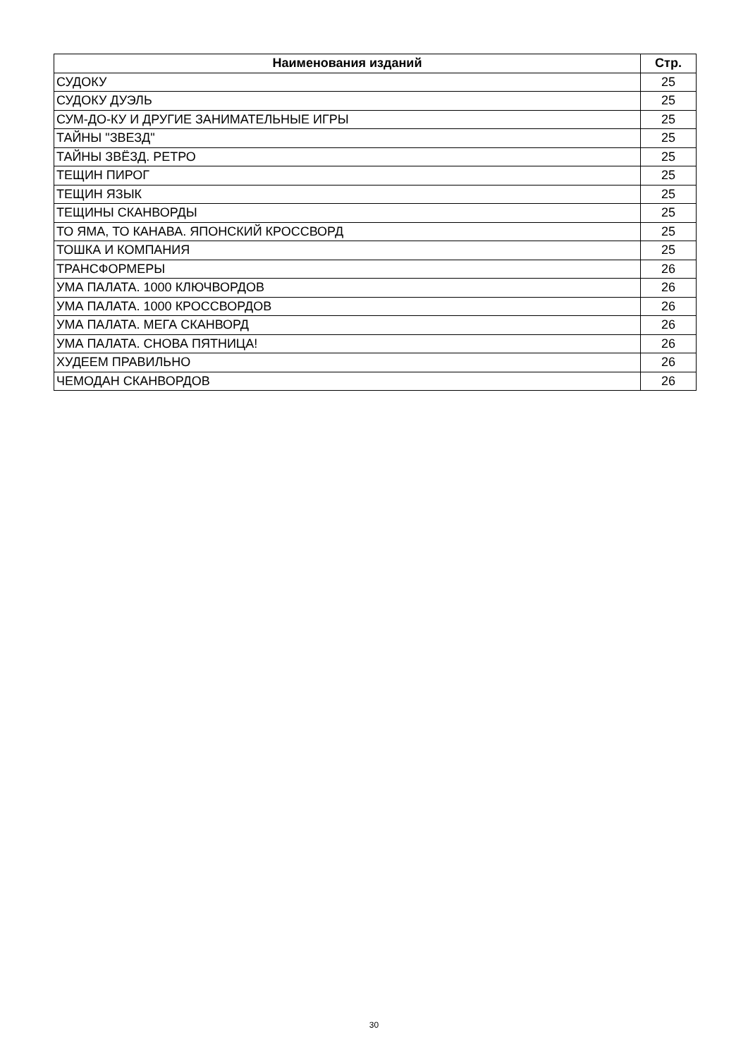| Наименования изданий | Стр. |
| --- | --- |
| СУДОКУ | 25 |
| СУДОКУ ДУЭЛЬ | 25 |
| СУМ-ДО-КУ И ДРУГИЕ ЗАНИМАТЕЛЬНЫЕ ИГРЫ | 25 |
| ТАЙНЫ "ЗВЕЗД" | 25 |
| ТАЙНЫ ЗВЁЗД. РЕТРО | 25 |
| ТЕЩИН ПИРОГ | 25 |
| ТЕЩИН ЯЗЫК | 25 |
| ТЕЩИНЫ СКАНВОРДЫ | 25 |
| ТО ЯМА, ТО КАНАВА. ЯПОНСКИЙ КРОССВОРД | 25 |
| ТОШКА И КОМПАНИЯ | 25 |
| ТРАНСФОРМЕРЫ | 26 |
| УМА ПАЛАТА. 1000 КЛЮЧВОРДОВ | 26 |
| УМА ПАЛАТА. 1000 КРОССВОРДОВ | 26 |
| УМА ПАЛАТА. МЕГА СКАНВОРД | 26 |
| УМА ПАЛАТА. СНОВА ПЯТНИЦА! | 26 |
| ХУДЕЕМ ПРАВИЛЬНО | 26 |
| ЧЕМОДАН СКАНВОРДОВ | 26 |
30